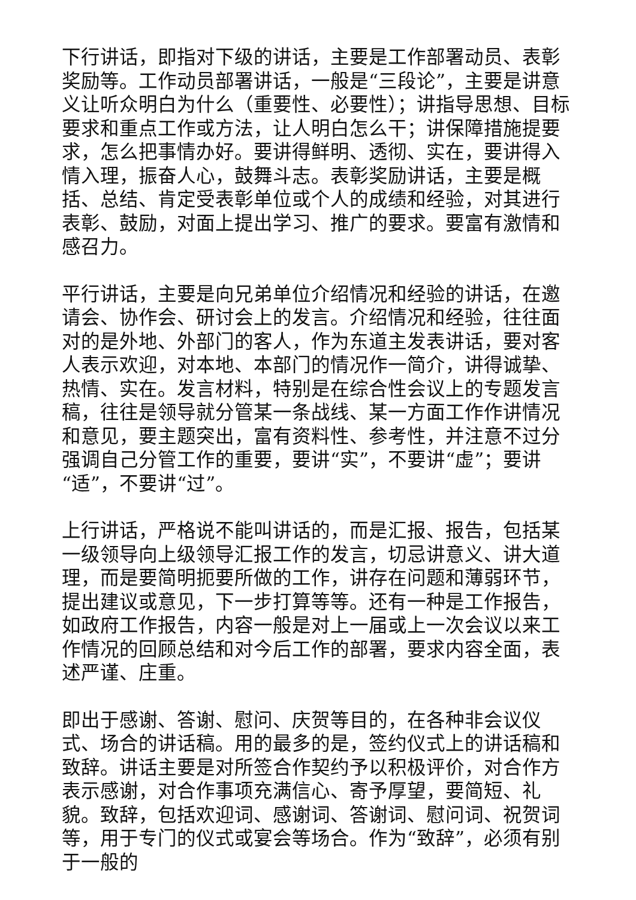下行讲话，即指对下级的讲话，主要是工作部署动员、表彰奖励等。工作动员部署讲话，一般是“三段论”，主要是讲意义让听众明白为什么（重要性、必要性）；讲指导思想、目标要求和重点工作或方法，让人明白怎么干；讲保障措施提要求，怎么把事情办好。要讲得鲜明、透彻、实在，要讲得入情入理，振奋人心，鼓舞斗志。表彰奖励讲话，主要是概括、总结、肯定受表彰单位或个人的成绩和经验，对其进行表彰、鼓励，对面上提出学习、推广的要求。要富有激情和感召力。
平行讲话，主要是向兄弟单位介绍情况和经验的讲话，在邀请会、协作会、研讨会上的发言。介绍情况和经验，往往面对的是外地、外部门的客人，作为东道主发表讲话，要对客人表示欢迎，对本地、本部门的情况作一简介，讲得诚挚、热情、实在。发言材料，特别是在综合性会议上的专题发言稿，往往是领导就分管某一条战线、某一方面工作作讲情况和意见，要主题突出，富有资料性、参考性，并注意不过分强调自己分管工作的重要，要讲“实”，不要讲“虚”；要讲“适”，不要讲“过”。
上行讲话，严格说不能叫讲话的，而是汇报、报告，包括某一级领导向上级领导汇报工作的发言，切忌讲意义、讲大道理，而是要简明扼要所做的工作，讲存在问题和薄弱环节，提出建议或意见，下一步打算等等。还有一种是工作报告，如政府工作报告，内容一般是对上一届或上一次会议以来工作情况的回顾总结和对今后工作的部署，要求内容全面，表述严谨、庄重。
即出于感谢、答谢、慰问、庆贺等目的，在各种非会议仪式、场合的讲话稿。用的最多的是，签约仪式上的讲话稿和致辞。讲话主要是对所签合作契约予以积极评价，对合作方表示感谢，对合作事项充满信心、寄予厚望，要简短、礼貌。致辞，包括欢迎词、感谢词、答谢词、慰问词、祝贺词等，用于专门的仪式或宴会等场合。作为“致辞”，必须有别于一般的